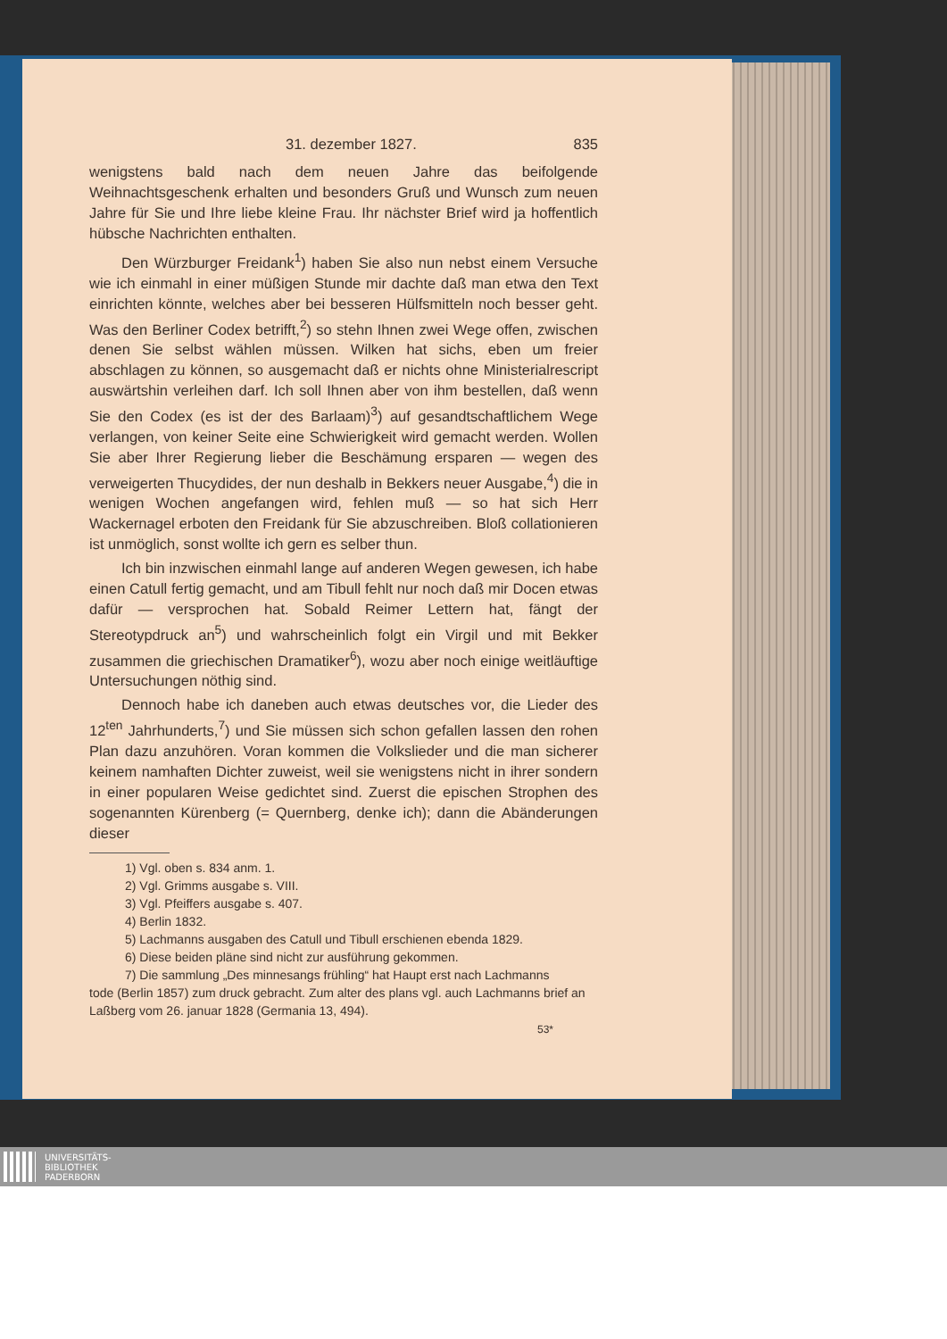31. dezember 1827. 835
wenigstens bald nach dem neuen Jahre das beifolgende Weihnachtsgeschenk erhalten und besonders Gruß und Wunsch zum neuen Jahre für Sie und Ihre liebe kleine Frau. Ihr nächster Brief wird ja hoffentlich hübsche Nachrichten enthalten.
Den Würzburger Freidank<sup>1</sup>) haben Sie also nun nebst einem Versuche wie ich einmahl in einer müßigen Stunde mir dachte daß man etwa den Text einrichten könnte, welches aber bei besseren Hülfsmitteln noch besser geht. Was den Berliner Codex betrifft,<sup>2</sup>) so stehn Ihnen zwei Wege offen, zwischen denen Sie selbst wählen müssen. Wilken hat sichs, eben um freier abschlagen zu können, so ausgemacht daß er nichts ohne Ministerialrescript auswärtshin verleihen darf. Ich soll Ihnen aber von ihm bestellen, daß wenn Sie den Codex (es ist der des Barlaam)<sup>3</sup>) auf gesandtschaftlichem Wege verlangen, von keiner Seite eine Schwierigkeit wird gemacht werden. Wollen Sie aber Ihrer Regierung lieber die Beschämung ersparen — wegen des verweigerten Thucydides, der nun deshalb in Bekkers neuer Ausgabe,<sup>4</sup>) die in wenigen Wochen angefangen wird, fehlen muß — so hat sich Herr Wackernagel erboten den Freidank für Sie abzuschreiben. Bloß collationieren ist unmöglich, sonst wollte ich gern es selber thun.
Ich bin inzwischen einmahl lange auf anderen Wegen gewesen, ich habe einen Catull fertig gemacht, und am Tibull fehlt nur noch daß mir Docen etwas dafür — versprochen hat. Sobald Reimer Lettern hat, fängt der Stereotypdruck an<sup>5</sup>) und wahrscheinlich folgt ein Virgil und mit Bekker zusammen die griechischen Dramatiker<sup>6</sup>), wozu aber noch einige weitläuftige Untersuchungen nöthig sind.
Dennoch habe ich daneben auch etwas deutsches vor, die Lieder des 12<sup>ten</sup> Jahrhunderts,<sup>7</sup>) und Sie müssen sich schon gefallen lassen den rohen Plan dazu anzuhören. Voran kommen die Volkslieder und die man sicherer keinem namhaften Dichter zuweist, weil sie wenigstens nicht in ihrer sondern in einer popularen Weise gedichtet sind. Zuerst die epischen Strophen des sogenannten Kürenberg (= Quernberg, denke ich); dann die Abänderungen dieser
1) Vgl. oben s. 834 anm. 1.
2) Vgl. Grimms ausgabe s. VIII.
3) Vgl. Pfeiffers ausgabe s. 407.
4) Berlin 1832.
5) Lachmanns ausgaben des Catull und Tibull erschienen ebenda 1829.
6) Diese beiden pläne sind nicht zur ausführung gekommen.
7) Die sammlung „Des minnesangs frühling“ hat Haupt erst nach Lachmanns
tode (Berlin 1857) zum druck gebracht. Zum alter des plans vgl. auch Lachmanns brief an Laßberg vom 26. januar 1828 (Germania 13, 494).
53*
UNIVERSITÄTS-
BIBLIOTHEK
PADERBORN